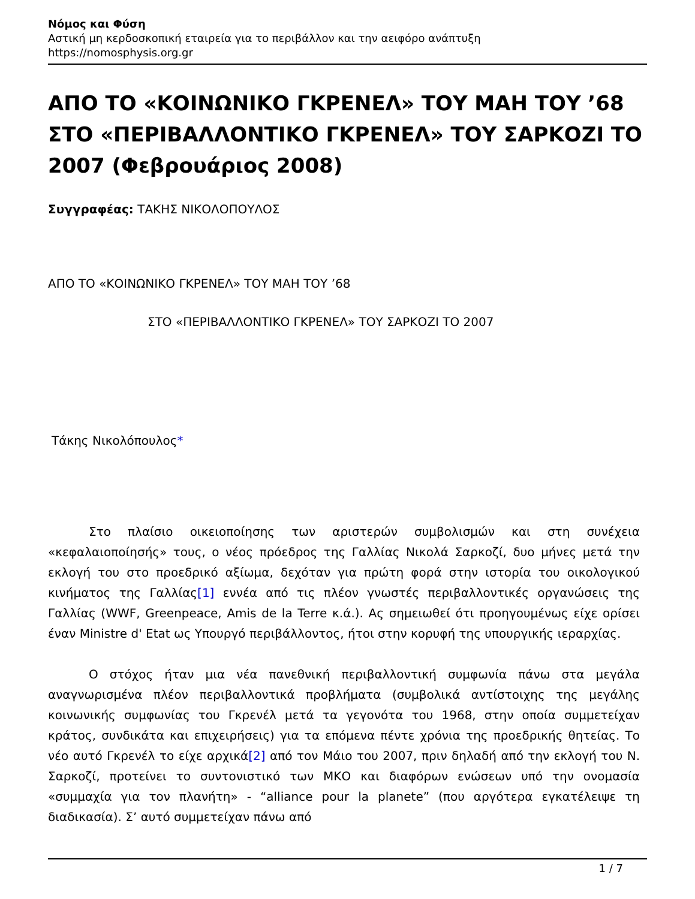Νόμος και Φύση
Αστική μη κερδοσκοπική εταιρεία για το περιβάλλον και την αειφόρο ανάπτυξη
https://nomosphysis.org.gr
ΑΠΟ ΤΟ «ΚΟΙΝΩΝΙΚΟ ΓΚΡΕΝΕΛ» ΤΟΥ ΜΑΗ ΤΟΥ ’68 ΣΤΟ «ΠΕΡΙΒΑΛΛΟΝΤΙΚΟ ΓΚΡΕΝΕΛ» ΤΟΥ ΣΑΡΚΟΖΙ ΤΟ 2007 (Φεβρουάριος 2008)
Συγγραφέας: ΤΑΚΗΣ ΝΙΚΟΛΟΠΟΥΛΟΣ
ΑΠΟ ΤΟ «ΚΟΙΝΩΝΙΚΟ ΓΚΡΕΝΕΛ» ΤΟΥ ΜΑΗ ΤΟΥ ’68
ΣΤΟ «ΠΕΡΙΒΑΛΛΟΝΤΙΚΟ ΓΚΡΕΝΕΛ» ΤΟΥ ΣΑΡΚΟΖΙ ΤΟ 2007
Τάκης Νικολόπουλος*
Στο πλαίσιο οικειοποίησης των αριστερών συμβολισμών και στη συνέχεια «κεφαλαιοποίησής» τους, ο νέος πρόεδρος της Γαλλίας Νικολά Σαρκοζί, δυο μήνες μετά την εκλογή του στο προεδρικό αξίωμα, δεχόταν για πρώτη φορά στην ιστορία του οικολογικού κινήματος της Γαλλίας[1] εννέα από τις πλέον γνωστές περιβαλλοντικές οργανώσεις της Γαλλίας (WWF, Greenpeace, Amis de la Terre κ.ά.). Ας σημειωθεί ότι προηγουμένως είχε ορίσει έναν Ministre d' Etat ως Υπουργό περιβάλλοντος, ήτοι στην κορυφή της υπουργικής ιεραρχίας.
Ο στόχος ήταν μια νέα πανεθνική περιβαλλοντική συμφωνία πάνω στα μεγάλα αναγνωρισμένα πλέον περιβαλλοντικά προβλήματα (συμβολικά αντίστοιχης της μεγάλης κοινωνικής συμφωνίας του Γκρενέλ μετά τα γεγονότα του 1968, στην οποία συμμετείχαν κράτος, συνδικάτα και επιχειρήσεις) για τα επόμενα πέντε χρόνια της προεδρικής θητείας. Το νέο αυτό Γκρενέλ το είχε αρχικά[2] από τον Μάιο του 2007, πριν δηλαδή από την εκλογή του Ν. Σαρκοζί, προτείνει το συντονιστικό των ΜΚΟ και διαφόρων ενώσεων υπό την ονομασία «συμμαχία για τον πλανήτη» - “alliance pour la planete” (που αργότερα εγκατέλειψε τη διαδικασία). Σ’ αυτό συμμετείχαν πάνω από
1 / 7